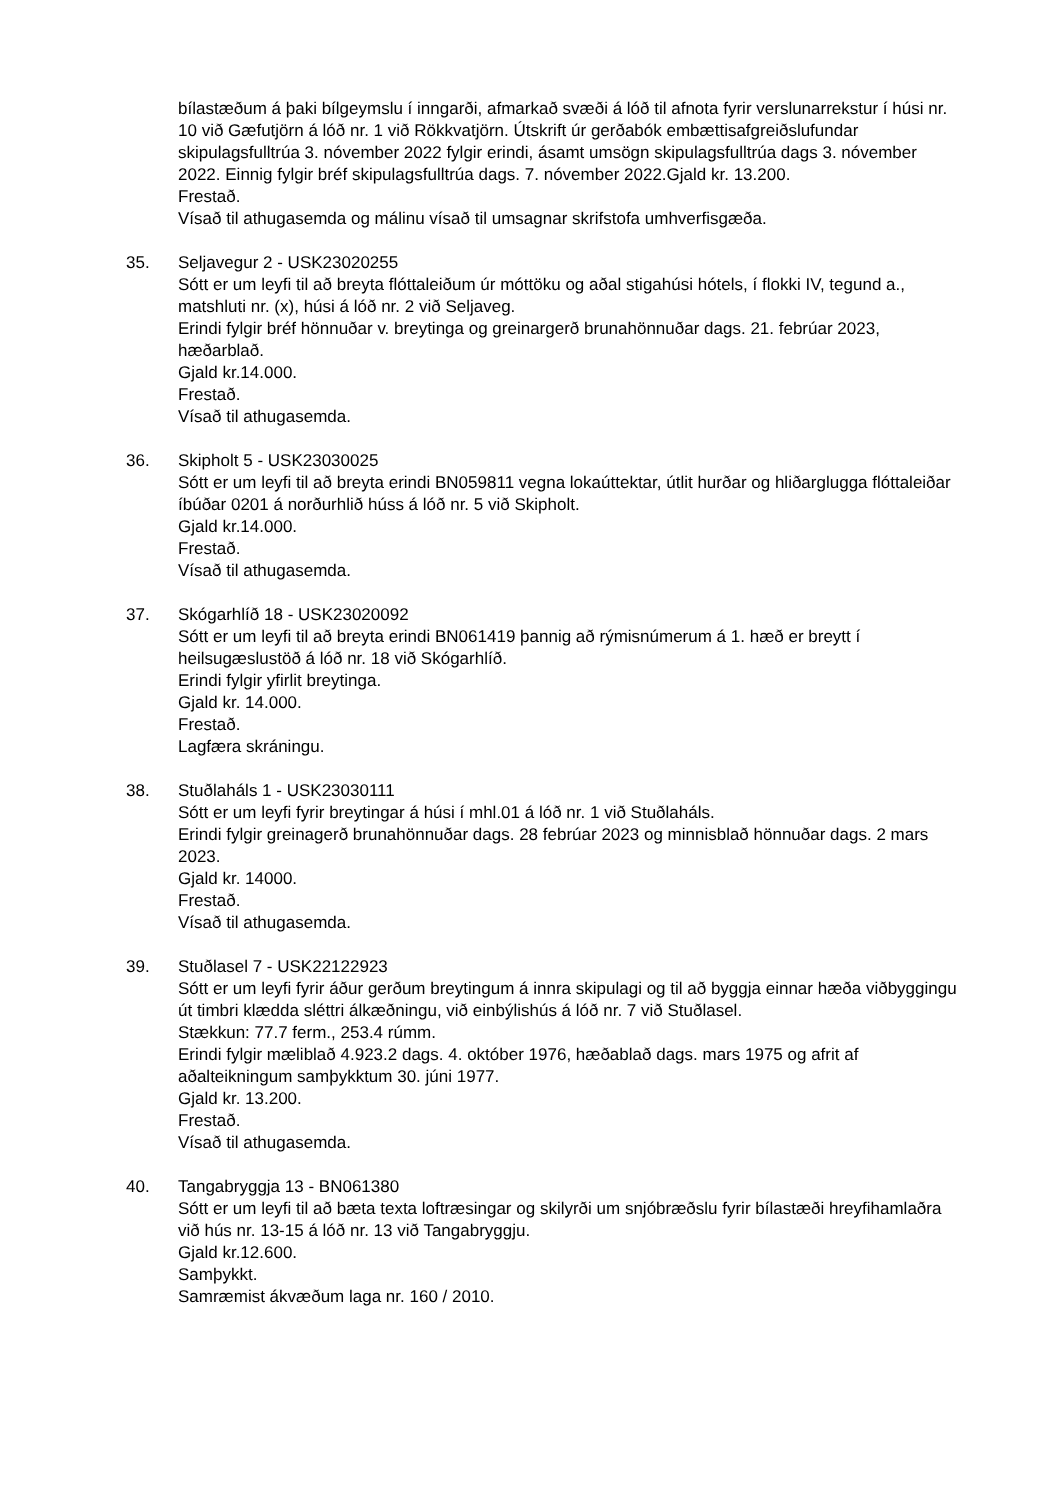bílastæðum á þaki bílgeymslu í inngarði, afmarkað svæði á lóð til afnota fyrir verslunarrekstur í húsi nr. 10 við Gæfutjörn á lóð nr. 1 við Rökkvatjörn. Útskrift úr gerðabók embættisafgreiðslufundar skipulagsfulltrúa 3. nóvember 2022 fylgir erindi, ásamt umsögn skipulagsfulltrúa dags 3. nóvember 2022. Einnig fylgir bréf skipulagsfulltrúa dags. 7. nóvember 2022.Gjald kr. 13.200.
Frestað.
Vísað til athugasemda og málinu vísað til umsagnar skrifstofa umhverfisgæða.
35. Seljavegur 2 - USK23020255
Sótt er um leyfi til að breyta flóttaleiðum úr móttöku og aðal stigahúsi hótels, í flokki IV, tegund a., matshluti nr. (x), húsi á lóð nr. 2 við Seljaveg.
Erindi fylgir bréf hönnuðar v. breytinga og greinargerð brunahönnuðar dags. 21. febrúar 2023, hæðarblað.
Gjald kr.14.000.
Frestað.
Vísað til athugasemda.
36. Skipholt 5 - USK23030025
Sótt er um leyfi til að breyta erindi BN059811 vegna lokaúttektar, útlit hurðar og hliðarglugga flóttaleiðar íbúðar 0201 á norðurhlið húss á lóð nr. 5 við Skipholt.
Gjald kr.14.000.
Frestað.
Vísað til athugasemda.
37. Skógarhlíð 18 - USK23020092
Sótt er um leyfi til að breyta erindi BN061419 þannig að rýmisnúmerum á 1. hæð er breytt í heilsugæslustöð á lóð nr. 18 við Skógarhlíð.
Erindi fylgir yfirlit breytinga.
Gjald kr. 14.000.
Frestað.
Lagfæra skráningu.
38. Stuðlaháls 1 - USK23030111
Sótt er um leyfi fyrir breytingar á húsi í mhl.01 á lóð nr. 1 við Stuðlaháls.
Erindi fylgir greinagerð brunahönnuðar dags. 28 febrúar 2023 og minnisblað hönnuðar dags. 2 mars 2023.
Gjald kr. 14000.
Frestað.
Vísað til athugasemda.
39. Stuðlasel 7 - USK22122923
Sótt er um leyfi fyrir áður gerðum breytingum á innra skipulagi og til að byggja einnar hæða viðbyggingu út timbri klædda sléttri álkæðningu, við einbýlishús á lóð nr. 7 við Stuðlasel.
Stækkun: 77.7 ferm., 253.4 rúmm.
Erindi fylgir mæliblað 4.923.2 dags. 4. október 1976, hæðablað dags. mars 1975 og afrit af aðalteikningum samþykktum 30. júni 1977.
Gjald kr. 13.200.
Frestað.
Vísað til athugasemda.
40. Tangabryggja 13 - BN061380
Sótt er um leyfi til að bæta texta loftræsingar og skilyrði um snjóbræðslu fyrir bílastæði hreyfihamlaðra við hús nr. 13-15 á lóð nr. 13 við Tangabryggju.
Gjald kr.12.600.
Samþykkt.
Samræmist ákvæðum laga nr. 160 / 2010.